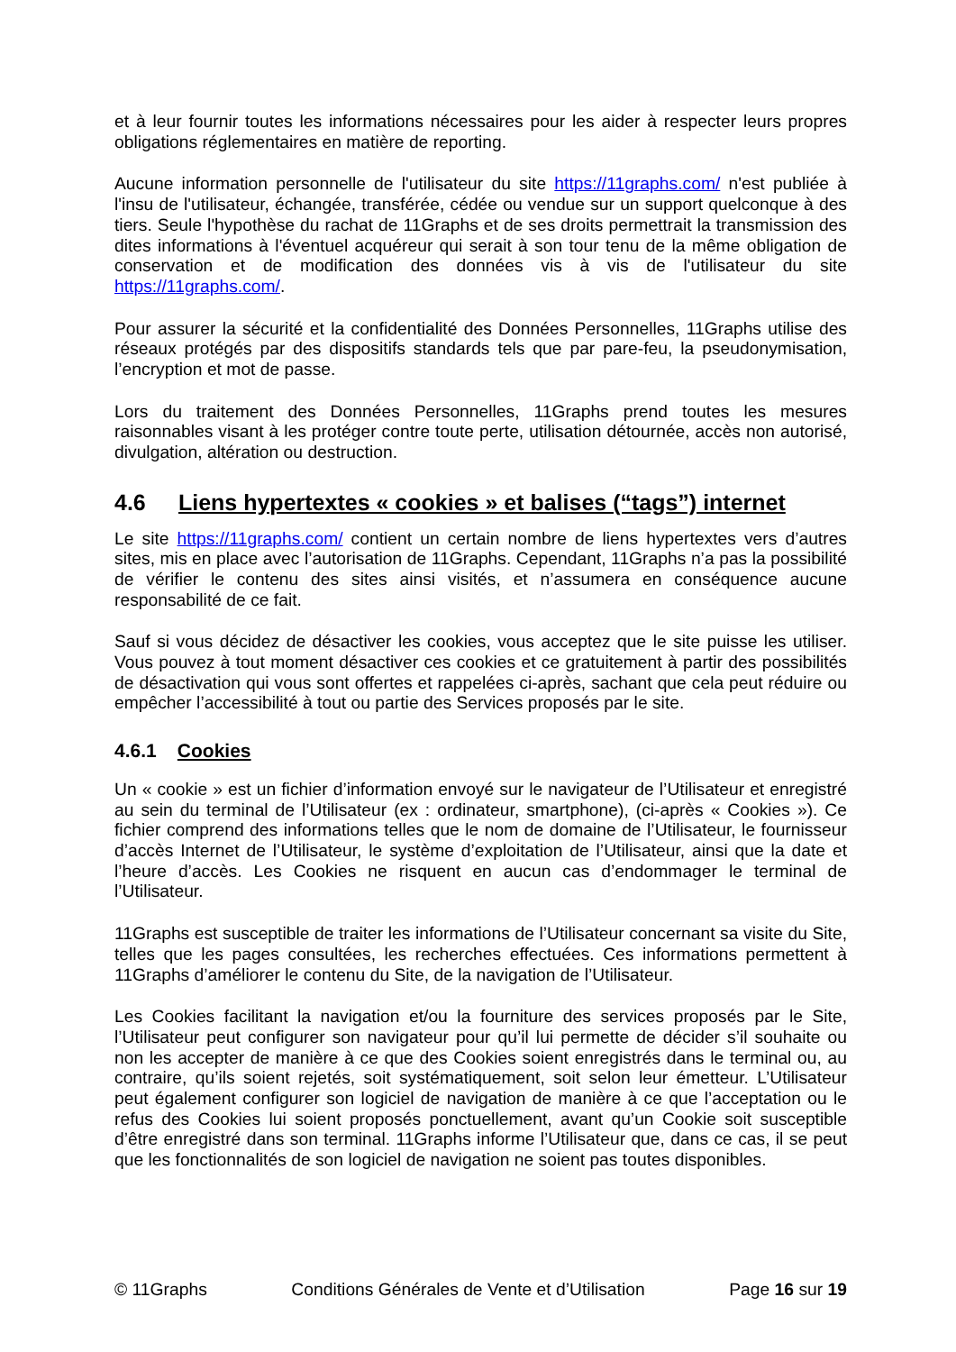et à leur fournir toutes les informations nécessaires pour les aider à respecter leurs propres obligations réglementaires en matière de reporting.
Aucune information personnelle de l'utilisateur du site https://11graphs.com/ n'est publiée à l'insu de l'utilisateur, échangée, transférée, cédée ou vendue sur un support quelconque à des tiers. Seule l'hypothèse du rachat de 11Graphs et de ses droits permettrait la transmission des dites informations à l'éventuel acquéreur qui serait à son tour tenu de la même obligation de conservation et de modification des données vis à vis de l'utilisateur du site https://11graphs.com/.
Pour assurer la sécurité et la confidentialité des Données Personnelles, 11Graphs utilise des réseaux protégés par des dispositifs standards tels que par pare-feu, la pseudonymisation, l’encryption et mot de passe.
Lors du traitement des Données Personnelles, 11Graphs prend toutes les mesures raisonnables visant à les protéger contre toute perte, utilisation détournée, accès non autorisé, divulgation, altération ou destruction.
4.6 Liens hypertextes « cookies » et balises (“tags”) internet
Le site https://11graphs.com/ contient un certain nombre de liens hypertextes vers d’autres sites, mis en place avec l’autorisation de 11Graphs. Cependant, 11Graphs n’a pas la possibilité de vérifier le contenu des sites ainsi visités, et n’assumera en conséquence aucune responsabilité de ce fait.
Sauf si vous décidez de désactiver les cookies, vous acceptez que le site puisse les utiliser. Vous pouvez à tout moment désactiver ces cookies et ce gratuitement à partir des possibilités de désactivation qui vous sont offertes et rappelées ci-après, sachant que cela peut réduire ou empêcher l’accessibilité à tout ou partie des Services proposés par le site.
4.6.1 Cookies
Un « cookie » est un fichier d’information envoyé sur le navigateur de l’Utilisateur et enregistré au sein du terminal de l’Utilisateur (ex : ordinateur, smartphone), (ci-après « Cookies »). Ce fichier comprend des informations telles que le nom de domaine de l’Utilisateur, le fournisseur d’accès Internet de l’Utilisateur, le système d’exploitation de l’Utilisateur, ainsi que la date et l’heure d’accès. Les Cookies ne risquent en aucun cas d’endommager le terminal de l’Utilisateur.
11Graphs est susceptible de traiter les informations de l’Utilisateur concernant sa visite du Site, telles que les pages consultées, les recherches effectuées. Ces informations permettent à 11Graphs d’améliorer le contenu du Site, de la navigation de l’Utilisateur.
Les Cookies facilitant la navigation et/ou la fourniture des services proposés par le Site, l’Utilisateur peut configurer son navigateur pour qu’il lui permette de décider s’il souhaite ou non les accepter de manière à ce que des Cookies soient enregistrés dans le terminal ou, au contraire, qu’ils soient rejetés, soit systématiquement, soit selon leur émetteur. L’Utilisateur peut également configurer son logiciel de navigation de manière à ce que l’acceptation ou le refus des Cookies lui soient proposés ponctuellement, avant qu’un Cookie soit susceptible d’être enregistré dans son terminal. 11Graphs informe l’Utilisateur que, dans ce cas, il se peut que les fonctionnalités de son logiciel de navigation ne soient pas toutes disponibles.
© 11Graphs Conditions Générales de Vente et d’Utilisation Page 16 sur 19